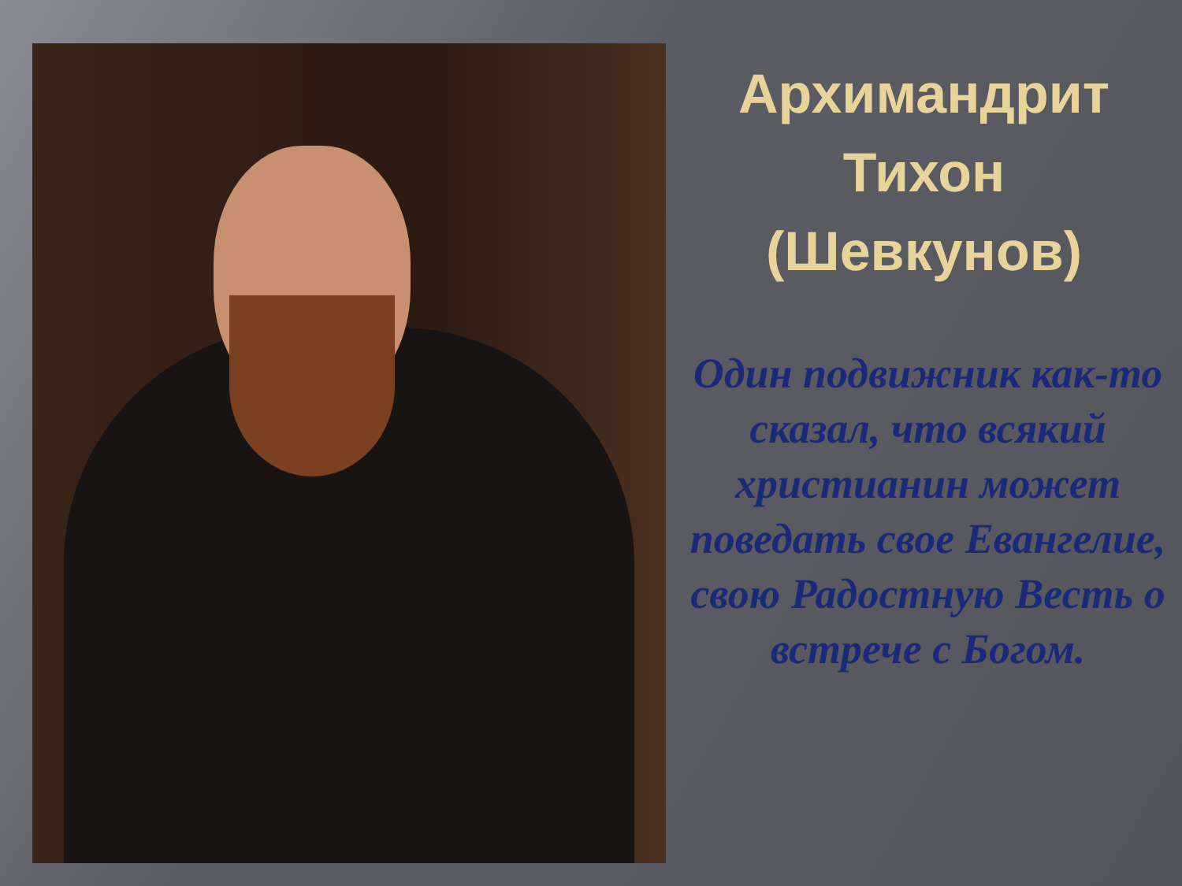Архимандрит
Тихон
(Шевкунов)
Один подвижник как-то сказал, что всякий христианин может поведать свое Евангелие, свою Радостную Весть о встрече с Богом.